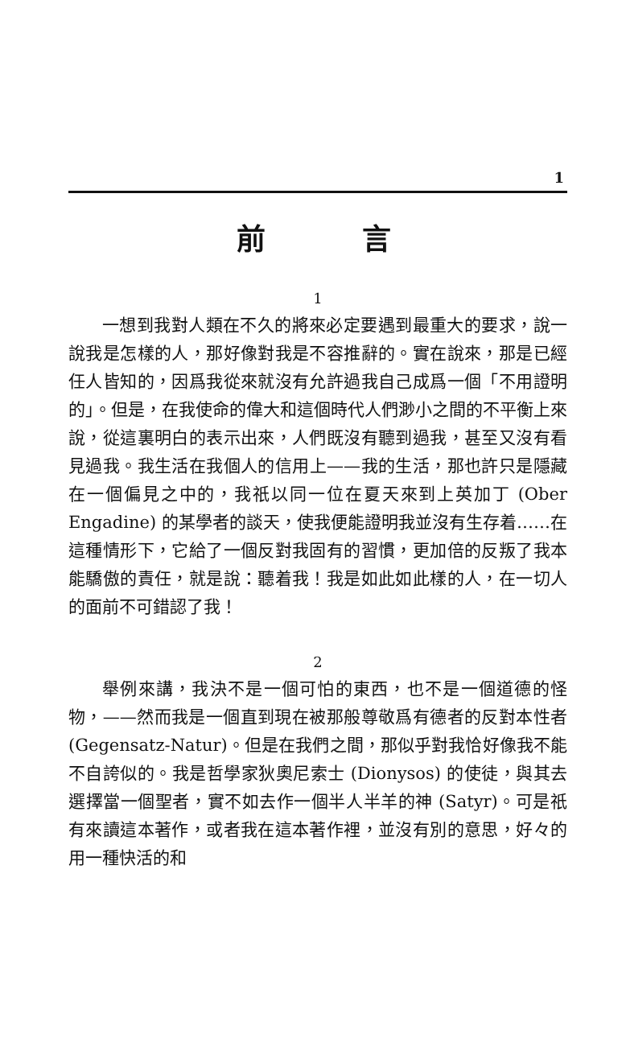1
前言
1
一想到我對人類在不久的將來必定要遇到最重大的要求，說一說我是怎樣的人，那好像對我是不容推辭的。實在說來，那是已經任人皆知的，因爲我從來就沒有允許過我自己成爲一個「不用證明的」。但是，在我使命的偉大和這個時代人們渺小之間的不平衡上來說，從這裏明白的表示出來，人們既沒有聽到過我，甚至又沒有看見過我。我生活在我個人的信用上——我的生活，那也許只是隱藏在一個偏見之中的，我祇以同一位在夏天來到上英加丁 (Ober Engadine) 的某學者的談天，使我便能證明我並沒有生存着……在這種情形下，它給了一個反對我固有的習慣，更加倍的反叛了我本能驕傲的責任，就是說：聽着我！我是如此如此樣的人，在一切人的面前不可錯認了我！
2
舉例來講，我決不是一個可怕的東西，也不是一個道德的怪物，——然而我是一個直到現在被那般尊敬爲有德者的反對本性者 (Gegensatz-Natur)。但是在我們之間，那似乎對我恰好像我不能不自誇似的。我是哲學家狄奧尼索士 (Dionysos) 的使徒，與其去選擇當一個聖者，實不如去作一個半人半羊的神 (Satyr)。可是祇有來讀這本著作，或者我在這本著作裡，並沒有別的意思，好々的用一種快活的和